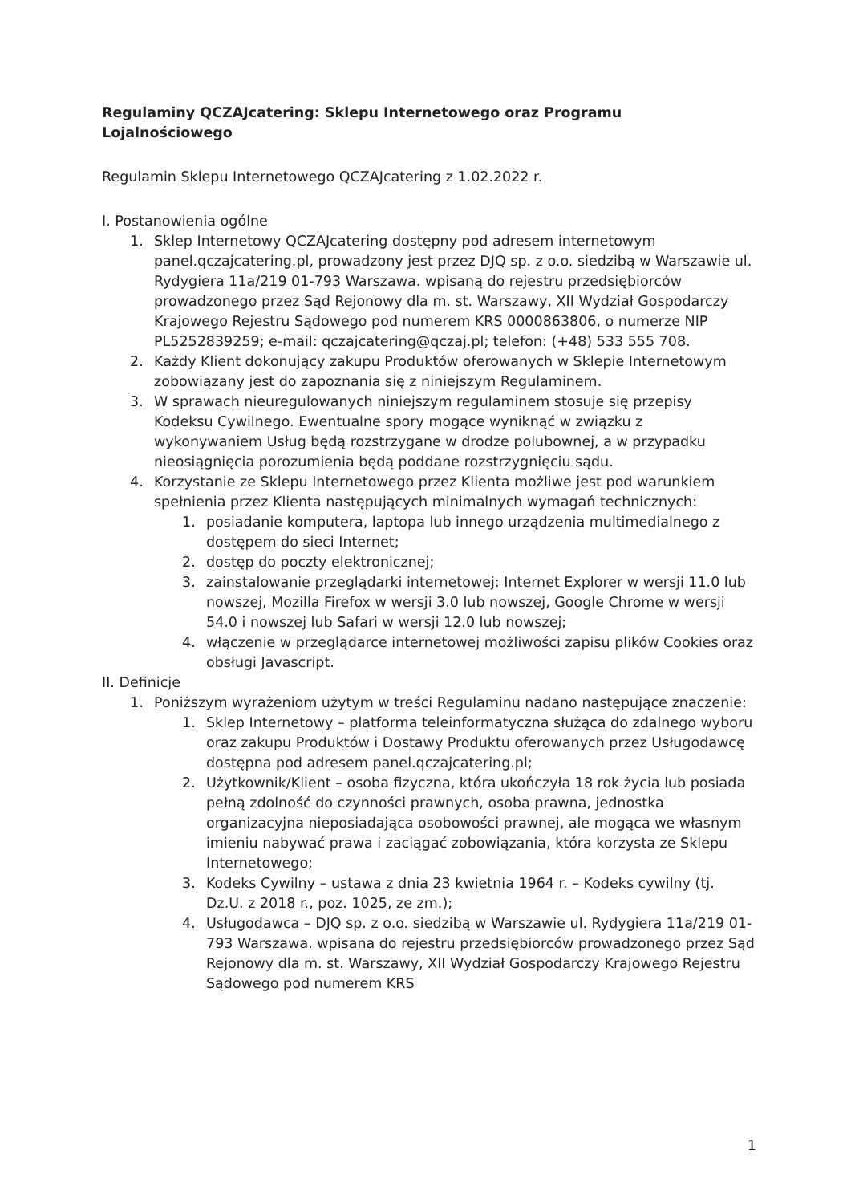Regulaminy QCZAJcatering: Sklepu Internetowego oraz Programu Lojalnościowego
Regulamin Sklepu Internetowego QCZAJcatering z 1.02.2022 r.
I. Postanowienia ogólne
1. Sklep Internetowy QCZAJcatering dostępny pod adresem internetowym panel.qczajcatering.pl, prowadzony jest przez DJQ sp. z o.o. siedzibą w Warszawie ul. Rydygiera 11a/219 01-793 Warszawa. wpisaną do rejestru przedsiębiorców prowadzonego przez Sąd Rejonowy dla m. st. Warszawy, XII Wydział Gospodarczy Krajowego Rejestru Sądowego pod numerem KRS 0000863806, o numerze NIP PL5252839259; e-mail: qczajcatering@qczaj.pl; telefon: (+48) 533 555 708.
2. Każdy Klient dokonujący zakupu Produktów oferowanych w Sklepie Internetowym zobowiązany jest do zapoznania się z niniejszym Regulaminem.
3. W sprawach nieuregulowanych niniejszym regulaminem stosuje się przepisy Kodeksu Cywilnego. Ewentualne spory mogące wyniknąć w związku z wykonywaniem Usług będą rozstrzygane w drodze polubownej, a w przypadku nieosiągnięcia porozumienia będą poddane rozstrzygnięciu sądu.
4. Korzystanie ze Sklepu Internetowego przez Klienta możliwe jest pod warunkiem spełnienia przez Klienta następujących minimalnych wymagań technicznych:
1. posiadanie komputera, laptopa lub innego urządzenia multimedialnego z dostępem do sieci Internet;
2. dostęp do poczty elektronicznej;
3. zainstalowanie przeglądarki internetowej: Internet Explorer w wersji 11.0 lub nowszej, Mozilla Firefox w wersji 3.0 lub nowszej, Google Chrome w wersji 54.0 i nowszej lub Safari w wersji 12.0 lub nowszej;
4. włączenie w przeglądarce internetowej możliwości zapisu plików Cookies oraz obsługi Javascript.
II. Definicje
1. Poniższym wyrażeniom użytym w treści Regulaminu nadano następujące znaczenie:
1. Sklep Internetowy – platforma teleinformatyczna służąca do zdalnego wyboru oraz zakupu Produktów i Dostawy Produktu oferowanych przez Usługodawcę dostępna pod adresem panel.qczajcatering.pl;
2. Użytkownik/Klient – osoba fizyczna, która ukończyła 18 rok życia lub posiada pełną zdolność do czynności prawnych, osoba prawna, jednostka organizacyjna nieposiadająca osobowości prawnej, ale mogąca we własnym imieniu nabywać prawa i zaciągać zobowiązania, która korzysta ze Sklepu Internetowego;
3. Kodeks Cywilny – ustawa z dnia 23 kwietnia 1964 r. – Kodeks cywilny (tj. Dz.U. z 2018 r., poz. 1025, ze zm.);
4. Usługodawca – DJQ sp. z o.o. siedzibą w Warszawie ul. Rydygiera 11a/219 01-793 Warszawa. wpisana do rejestru przedsiębiorców prowadzonego przez Sąd Rejonowy dla m. st. Warszawy, XII Wydział Gospodarczy Krajowego Rejestru Sądowego pod numerem KRS
1